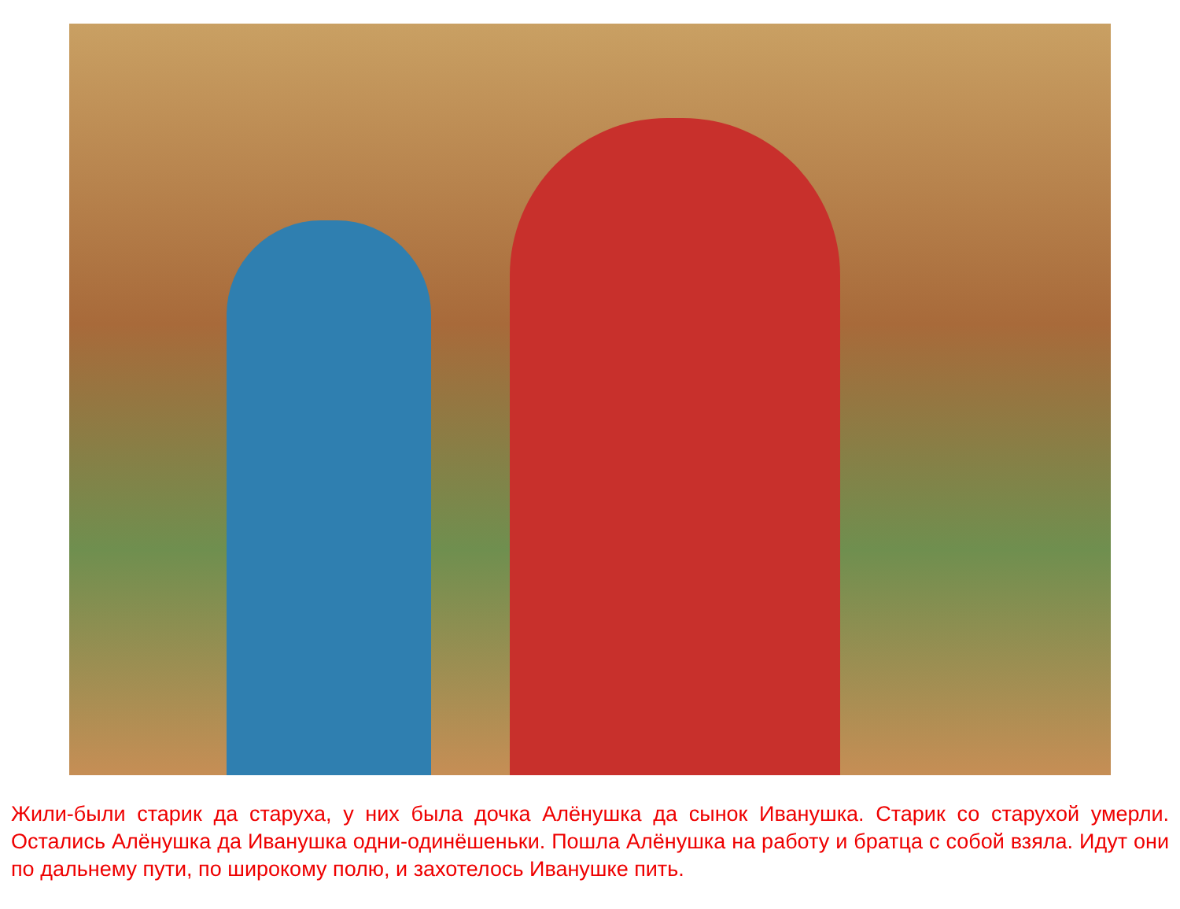Жили-были старик да старуха, у них была дочка Алёнушка да сынок Иванушка. Старик со старухой умерли. Остались Алёнушка да Иванушка одни-одинёшеньки. Пошла Алёнушка на работу и братца с собой взяла. Идут они по дальнему пути, по широкому полю, и захотелось Иванушке пить.